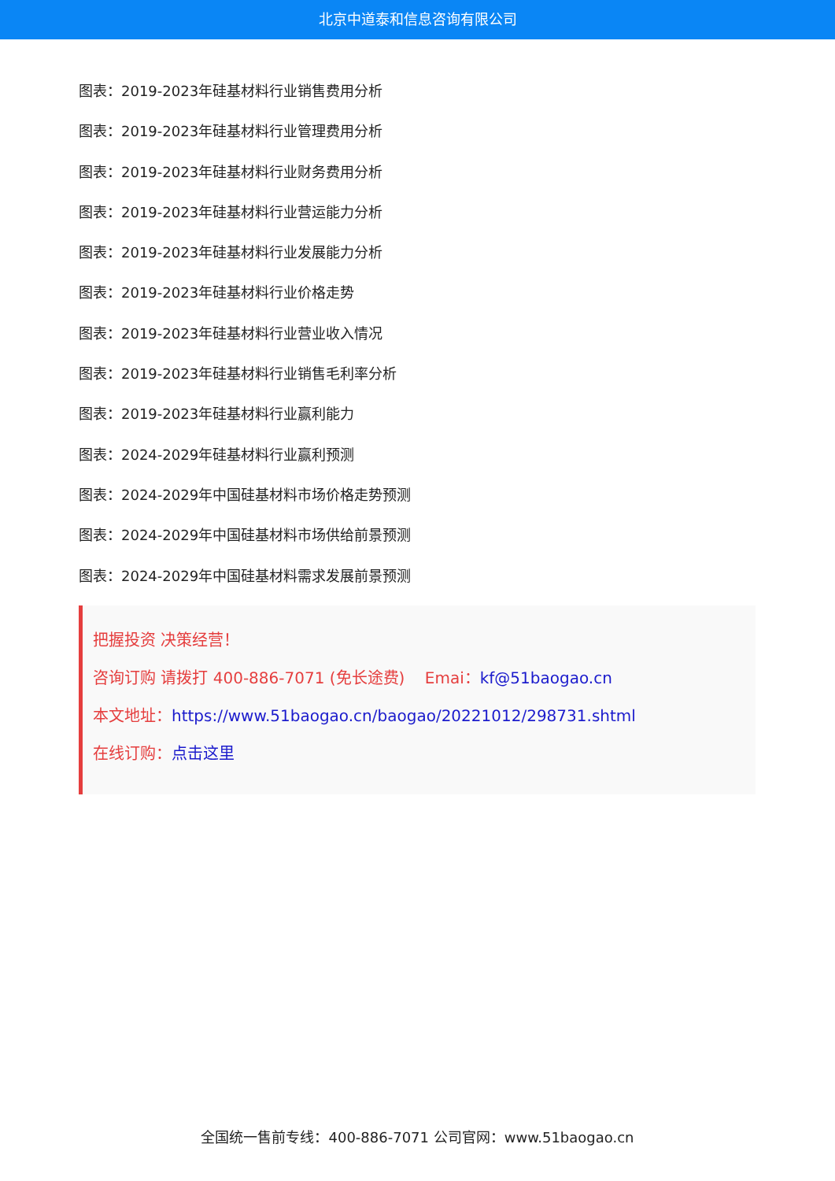北京中道泰和信息咨询有限公司
图表：2019-2023年硅基材料行业销售费用分析
图表：2019-2023年硅基材料行业管理费用分析
图表：2019-2023年硅基材料行业财务费用分析
图表：2019-2023年硅基材料行业营运能力分析
图表：2019-2023年硅基材料行业发展能力分析
图表：2019-2023年硅基材料行业价格走势
图表：2019-2023年硅基材料行业营业收入情况
图表：2019-2023年硅基材料行业销售毛利率分析
图表：2019-2023年硅基材料行业赢利能力
图表：2024-2029年硅基材料行业赢利预测
图表：2024-2029年中国硅基材料市场价格走势预测
图表：2024-2029年中国硅基材料市场供给前景预测
图表：2024-2029年中国硅基材料需求发展前景预测
把握投资 决策经营！
咨询订购 请拨打 400-886-7071 (免长途费) Emai：kf@51baogao.cn
本文地址：https://www.51baogao.cn/baogao/20221012/298731.shtml
在线订购：点击这里
全国统一售前专线：400-886-7071 公司官网：www.51baogao.cn